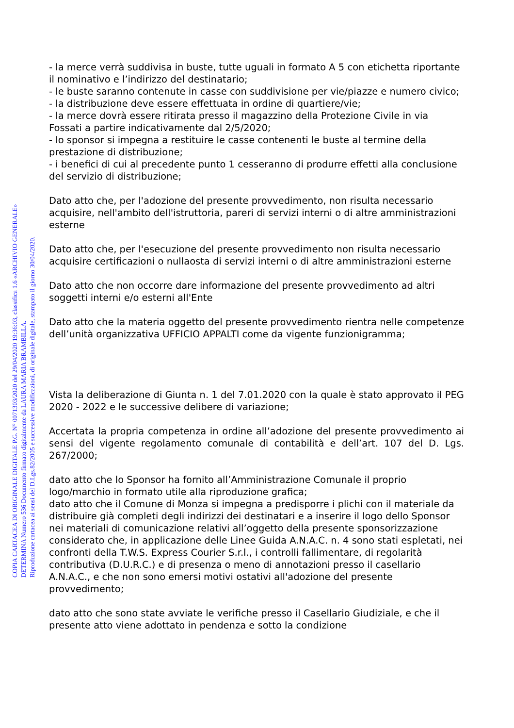- la merce verrà suddivisa in buste, tutte uguali in formato A 5 con etichetta riportante il nominativo e l’indirizzo del destinatario;
- le buste saranno contenute in casse con suddivisione per vie/piazze e numero civico;
- la distribuzione deve essere effettuata in ordine di quartiere/vie;
- la merce dovrà essere ritirata presso il magazzino della Protezione Civile in via Fossati a partire indicativamente dal 2/5/2020;
- lo sponsor si impegna a restituire le casse contenenti le buste al termine della prestazione di distribuzione;
- i benefici di cui al precedente punto 1 cesseranno di produrre effetti alla conclusione del servizio di distribuzione;
Dato atto che, per l'adozione del presente provvedimento, non risulta necessario acquisire, nell'ambito dell'istruttoria, pareri di servizi interni o di altre amministrazioni esterne
Dato atto che, per l'esecuzione del presente provvedimento non risulta necessario acquisire certificazioni o nullaosta di servizi interni o di altre amministrazioni esterne
Dato atto che non occorre dare informazione del presente provvedimento ad altri soggetti interni e/o esterni all'Ente
Dato atto che la materia oggetto del presente provvedimento rientra nelle competenze dell’unità organizzativa UFFICIO APPALTI come da vigente funzionigramma;
Vista la deliberazione di Giunta n. 1 del 7.01.2020 con la quale è stato approvato il PEG 2020 - 2022 e le successive delibere di variazione;
Accertata la propria competenza in ordine all’adozione del presente provvedimento ai sensi del vigente regolamento comunale di contabilità e dell’art. 107 del D. Lgs. 267/2000;
dato atto che lo Sponsor ha fornito all’Amministrazione Comunale il proprio logo/marchio in formato utile alla riproduzione grafica;
dato atto che il Comune di Monza si impegna a predisporre i plichi con il materiale da distribuire già completi degli indirizzi dei destinatari e a inserire il logo dello Sponsor nei materiali di comunicazione relativi all’oggetto della presente sponsorizzazione
considerato che, in applicazione delle Linee Guida A.N.A.C. n. 4 sono stati espletati, nei confronti della T.W.S. Express Courier S.r.l., i controlli fallimentare, di regolarità contributiva (D.U.R.C.) e di presenza o meno di annotazioni presso il casellario A.N.A.C., e che non sono emersi motivi ostativi all'adozione del presente provvedimento;
dato atto che sono state avviate le verifiche presso il Casellario Giudiziale, e che il presente atto viene adottato in pendenza e sotto la condizione
COPIA CARTACEA DI ORIGINALE DIGITALE P.G. N° 0071303/2020 del 29/04/2020 19:36:03, classifica 1.6 «ARCHIVIO GENERALE»
DETERMINA Numero 536 Documento firmato digitalmente da LAURA MARIA BRAMBILLA.
Riproduzione cartacea ai sensi del D.Lgs.82/2005 e successive modificazioni, di originale digitale, stampato il giorno 30/04/2020.